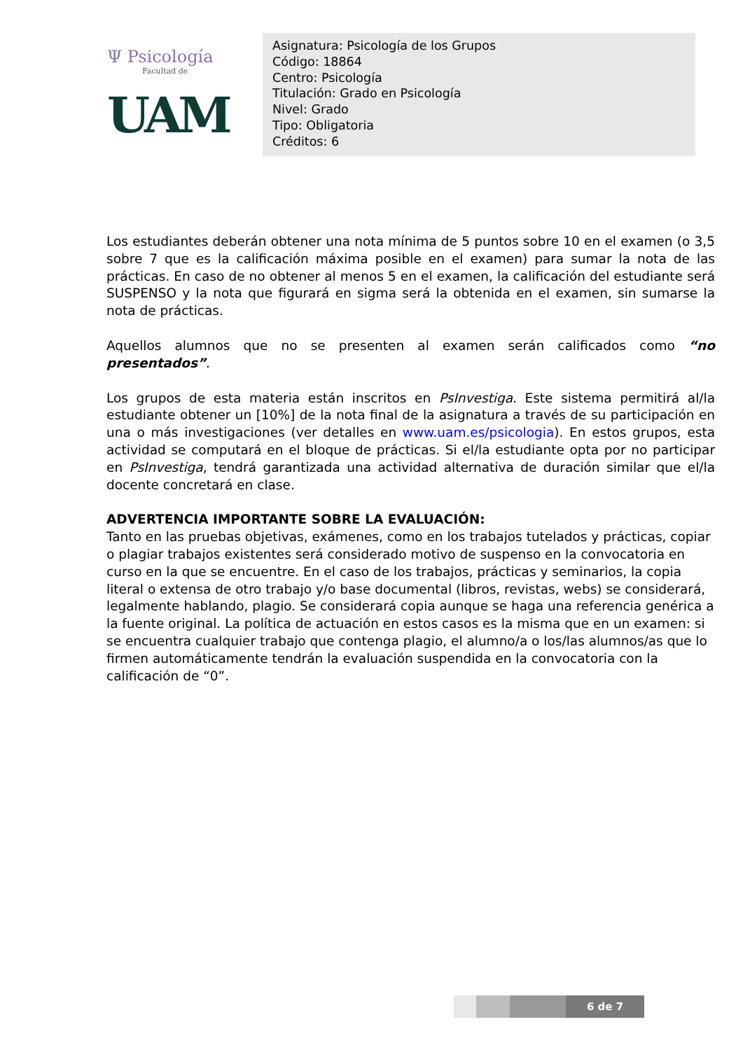Ψ Psicología
Facultad de
UAM
Asignatura: Psicología de los Grupos
Código: 18864
Centro: Psicología
Titulación: Grado en Psicología
Nivel: Grado
Tipo: Obligatoria
Créditos: 6
Los estudiantes deberán obtener una nota mínima de 5 puntos sobre 10 en el examen (o 3,5 sobre 7 que es la calificación máxima posible en el examen) para sumar la nota de las prácticas. En caso de no obtener al menos 5 en el examen, la calificación del estudiante será SUSPENSO y la nota que figurará en sigma será la obtenida en el examen, sin sumarse la nota de prácticas.
Aquellos alumnos que no se presenten al examen serán calificados como “no presentados”.
Los grupos de esta materia están inscritos en PsInvestiga. Este sistema permitirá al/la estudiante obtener un [10%] de la nota final de la asignatura a través de su participación en una o más investigaciones (ver detalles en www.uam.es/psicologia). En estos grupos, esta actividad se computará en el bloque de prácticas. Si el/la estudiante opta por no participar en PsInvestiga, tendrá garantizada una actividad alternativa de duración similar que el/la docente concretará en clase.
ADVERTENCIA IMPORTANTE SOBRE LA EVALUACIÓN:
Tanto en las pruebas objetivas, exámenes, como en los trabajos tutelados y prácticas, copiar o plagiar trabajos existentes será considerado motivo de suspenso en la convocatoria en curso en la que se encuentre. En el caso de los trabajos, prácticas y seminarios, la copia literal o extensa de otro trabajo y/o base documental (libros, revistas, webs) se considerará, legalmente hablando, plagio. Se considerará copia aunque se haga una referencia genérica a la fuente original. La política de actuación en estos casos es la misma que en un examen: si se encuentra cualquier trabajo que contenga plagio, el alumno/a o los/las alumnos/as que lo firmen automáticamente tendrán la evaluación suspendida en la convocatoria con la calificación de “0”.
6 de 7